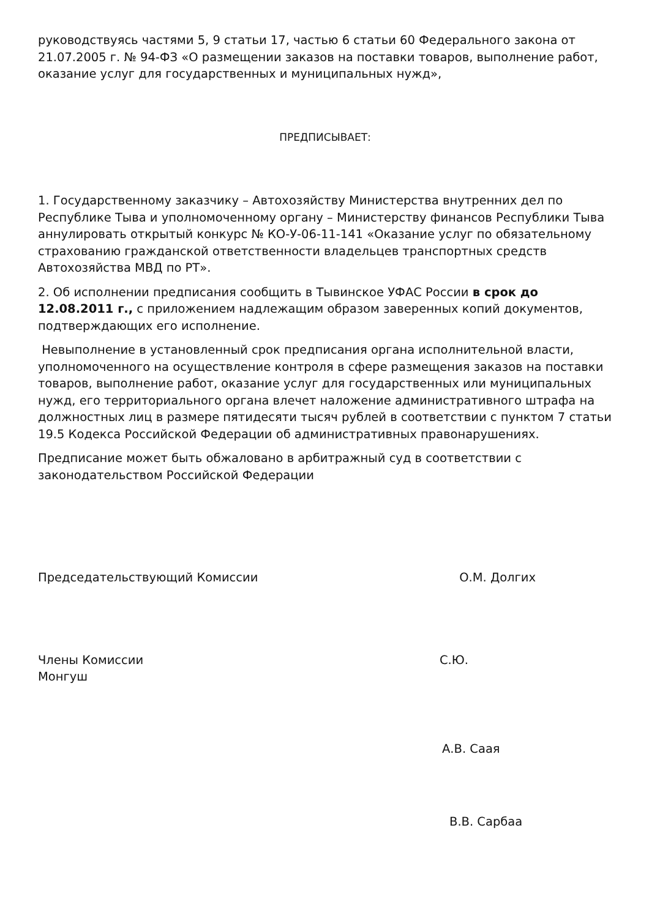руководствуясь частями 5, 9 статьи 17, частью 6 статьи 60 Федерального закона от 21.07.2005 г. № 94-ФЗ «О размещении заказов на поставки товаров, выполнение работ, оказание услуг для государственных и муниципальных нужд»,
ПРЕДПИСЫВАЕТ:
1. Государственному заказчику – Автохозяйству Министерства внутренних дел по Республике Тыва и уполномоченному органу – Министерству финансов Республики Тыва аннулировать открытый конкурс № КО-У-06-11-141 «Оказание услуг по обязательному страхованию гражданской ответственности владельцев транспортных средств Автохозяйства МВД по РТ».
2. Об исполнении предписания сообщить в Тывинское УФАС России в срок до 12.08.2011 г., с приложением надлежащим образом заверенных копий документов, подтверждающих его исполнение.
Невыполнение в установленный срок предписания органа исполнительной власти, уполномоченного на осуществление контроля в сфере размещения заказов на поставки товаров, выполнение работ, оказание услуг для государственных или муниципальных нужд, его территориального органа влечет наложение административного штрафа на должностных лиц в размере пятидесяти тысяч рублей в соответствии с пунктом 7 статьи 19.5 Кодекса Российской Федерации об административных правонарушениях.
Предписание может быть обжаловано в арбитражный суд в соответствии с законодательством Российской Федерации
Председательствующий Комиссии О.М. Долгих
Члены Комиссии С.Ю.
Монгуш
А.В. Саая
В.В. Сарбаа